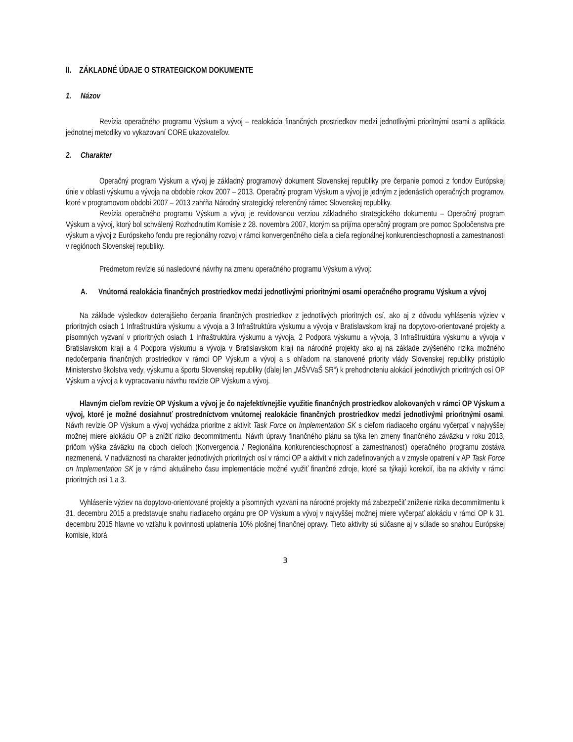II. ZÁKLADNÉ ÚDAJE O STRATEGICKOM DOKUMENTE
1. Názov
Revízia operačného programu Výskum a vývoj – realokácia finančných prostriedkov medzi jednotlivými prioritnými osami a aplikácia jednotnej metodiky vo vykazovaní CORE ukazovateľov.
2. Charakter
Operačný program Výskum a vývoj je základný programový dokument Slovenskej republiky pre čerpanie pomoci z fondov Európskej únie v oblasti výskumu a vývoja na obdobie rokov 2007 – 2013. Operačný program Výskum a vývoj je jedným z jedenástich operačných programov, ktoré v programovom období 2007 – 2013 zahŕňa Národný strategický referenčný rámec Slovenskej republiky.
Revízia operačného programu Výskum a vývoj je revidovanou verziou základného strategického dokumentu – Operačný program Výskum a vývoj, ktorý bol schválený Rozhodnutím Komisie z 28. novembra 2007, ktorým sa prijíma operačný program pre pomoc Spoločenstva pre výskum a vývoj z Európskeho fondu pre regionálny rozvoj v rámci konvergenčného cieľa a cieľa regionálnej konkurencieschopnosti a zamestnanosti v regiónoch Slovenskej republiky.
Predmetom revízie sú nasledovné návrhy na zmenu operačného programu Výskum a vývoj:
A. Vnútorná realokácia finančných prostriedkov medzi jednotlivými prioritnými osami operačného programu Výskum a vývoj
Na základe výsledkov doterajšieho čerpania finančných prostriedkov z jednotlivých prioritných osí, ako aj z dôvodu vyhlásenia výziev v prioritných osiach 1 Infraštruktúra výskumu a vývoja a 3 Infraštruktúra výskumu a vývoja v Bratislavskom kraji na dopytovo-orientované projekty a písomných vyzvaní v prioritných osiach 1 Infraštruktúra výskumu a vývoja, 2 Podpora výskumu a vývoja, 3 Infraštruktúra výskumu a vývoja v Bratislavskom kraji a 4 Podpora výskumu a vývoja v Bratislavskom kraji na národné projekty ako aj na základe zvýšeného rizika možného nedočerpania finančných prostriedkov v rámci OP Výskum a vývoj a s ohľadom na stanovené priority vlády Slovenskej republiky pristúpilo Ministerstvo školstva vedy, výskumu a športu Slovenskej republiky (ďalej len „MŠVVaŠ SR“) k prehodnoteniu alokácií jednotlivých prioritných osí OP Výskum a vývoj a k vypracovaniu návrhu revízie OP Výskum a vývoj.
Hlavným cieľom revízie OP Výskum a vývoj je čo najefektívnejšie využitie finančných prostriedkov alokovaných v rámci OP Výskum a vývoj, ktoré je možné dosiahnuť prostredníctvom vnútornej realokácie finančných prostriedkov medzi jednotlivými prioritnými osami. Návrh revízie OP Výskum a vývoj vychádza prioritne z aktivít Task Force on Implementation SK s cieľom riadiaceho orgánu vyčerpať v najvyššej možnej miere alokáciu OP a znížiť riziko decommitmentu. Návrh úpravy finančného plánu sa týka len zmeny finančného záväzku v roku 2013, pričom výška záväzku na oboch cieľoch (Konvergencia / Regionálna konkurencieschopnosť a zamestnanosť) operačného programu zostáva nezmenená. V nadväznosti na charakter jednotlivých prioritných osí v rámci OP a aktivít v nich zadefinovaných a v zmysle opatrení v AP Task Force on Implementation SK je v rámci aktuálneho času implementácie možné využiť finančné zdroje, ktoré sa týkajú korekcií, iba na aktivity v rámci prioritných osí 1 a 3.
Vyhlásenie výziev na dopytovo-orientované projekty a písomných vyzvaní na národné projekty má zabezpečiť zníženie rizika decommitmentu k 31. decembru 2015 a predstavuje snahu riadiaceho orgánu pre OP Výskum a vývoj v najvyššej možnej miere vyčerpať alokáciu v rámci OP k 31. decembru 2015 hlavne vo vzťahu k povinnosti uplatnenia 10% plošnej finančnej opravy. Tieto aktivity sú súčasne aj v súlade so snahou Európskej komisie, ktorá
3